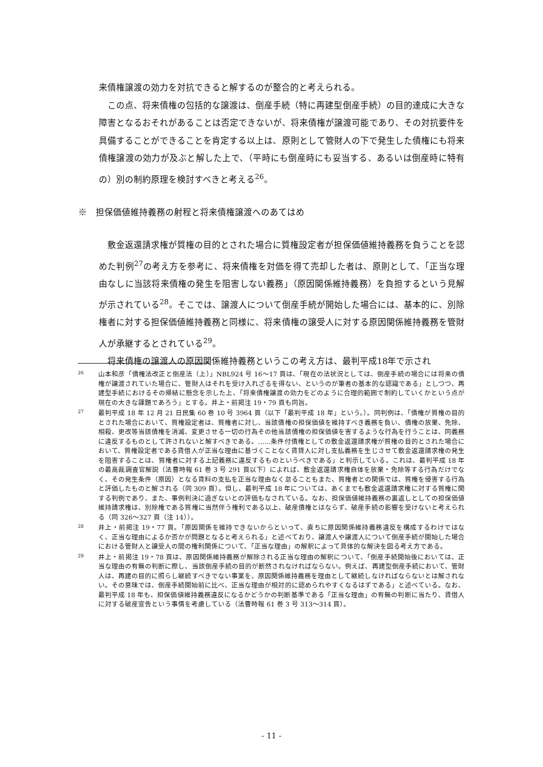来債権譲渡の効力を対抗できると解するのが整合的と考えられる。
この点、将来債権の包括的な譲渡は、倒産手続（特に再建型倒産手続）の目的達成に大きな障害となるおそれがあることは否定できないが、将来債権が譲渡可能であり、その対抗要件を具備することができることを肯定する以上は、原則として管財人の下で発生した債権にも将来債権譲渡の効力が及ぶと解した上で、（平時にも倒産時にも妥当する、あるいは倒産時に特有の）別の制約原理を検討すべきと考える<sup>26</sup>。
※　担保価値維持義務の射程と将来債権譲渡へのあてはめ
敷金返還請求権が質権の目的とされた場合に質権設定者が担保価値維持義務を負うことを認めた判例<sup>27</sup>の考え方を参考に、将来債権を対価を得て売却した者は、原則として、「正当な理由なしに当該将来債権の発生を阻害しない義務」（原因関係維持義務）を負担するという見解が示されている<sup>28</sup>。そこでは、譲渡人について倒産手続が開始した場合には、基本的に、別除権者に対する担保価値維持義務と同様に、将来債権の譲受人に対する原因関係維持義務を管財人が承継するとされている<sup>29</sup>。
将来債権の譲渡人の原因関係維持義務というこの考え方は、最判平成18年で示され
26
山本和彦「債権法改正と倒産法（上）」NBL924 号 16〜17 頁は、「現在の法状況としては、倒産手続の場合には将来の債権が譲渡されていた場合に、管財人はそれを受け入れざるを得ない、というのが筆者の基本的な認識である」としつつ、再建型手続におけるその帰結に懸念を示した上、「将来債権譲渡の効力をどのように合理的範囲で制約していくかという点が現在の大きな課題であろう」とする。井上・前掲注 19・79 頁も同旨。
27
最判平成 18 年 12 月 21 日民集 60 巻 10 号 3964 頁（以下「最判平成 18 年」という。）。同判例は、「債権が質権の目的とされた場合において、質権設定者は、質権者に対し、当該債権の担保価値を維持すべき義務を負い、債権の放棄、免除、相殺、更改等当該債権を消滅、変更させる一切の行為その他当該債権の担保価値を害するような行為を行うことは、同義務に違反するものとして許されないと解すべきである。……条件付債権としての敷金返還請求権が質権の目的とされた場合において、質権設定者である賃借人が正当な理由に基づくことなく賃貸人に対し支払義務を生じさせて敷金返還請求権の発生を阻害することは、質権者に対する上記義務に違反するものというべきである」と判示している。これは、最判平成 18 年の最高裁調査官解説（法曹時報 61 巻 3 号 291 頁以下）によれば、敷金返還請求権自体を放棄・免除等する行為だけでなく、その発生条件（原因）となる賃料の支払を正当な理由なく怠ることもまた、質権者との関係では、質権を侵害する行為と評価したものと解される（同 309 頁）。但し、最判平成 18 年については、あくまでも敷金返還請求権に対する質権に関する判例であり、また、事例判決に過ぎないとの評価もなされている。なお、担保価値維持義務の裏返しとしての担保価値維持請求権は、別除権である質権に当然伴う権利である以上、破産債権とはならず、破産手続の影響を受けないと考えられる（同 326〜327 頁（注 14））。
28
井上・前掲注 19・77 頁。「原因関係を維持できないからといって、直ちに原因関係維持義務違反を構成するわけではなく、正当な理由によるか否かが問題となると考えられる」と述べており、譲渡人や譲渡人について倒産手続が開始した場合における管財人と譲受人の間の権利関係について、「正当な理由」の解釈によって具体的な解決を図る考え方である。
29
井上・前掲注 19・78 頁は、原因関係維持義務が解除される正当な理由の解釈について、「倒産手続開始後においては、正当な理由の有無の判断に際し、当該倒産手続の目的が断然されなければならない。例えば、再建型倒産手続において、管財人は、再建の目的に照らし継続すべきでない事業を、原因関係維持義務を理由として継続しなければならないとは解されない。その意味では、倒産手続開始前に比べ、正当な理由が相対的に認められやすくなるはずである」と述べている。なお、最判平成 18 年も、担保価値維持義務違反になるかどうかの判断基準である「正当な理由」の有無の判断に当たり、賃借人に対する破産宣告という事情を考慮している（法曹時報 61 巻 3 号 313〜314 頁）。
- 11 -